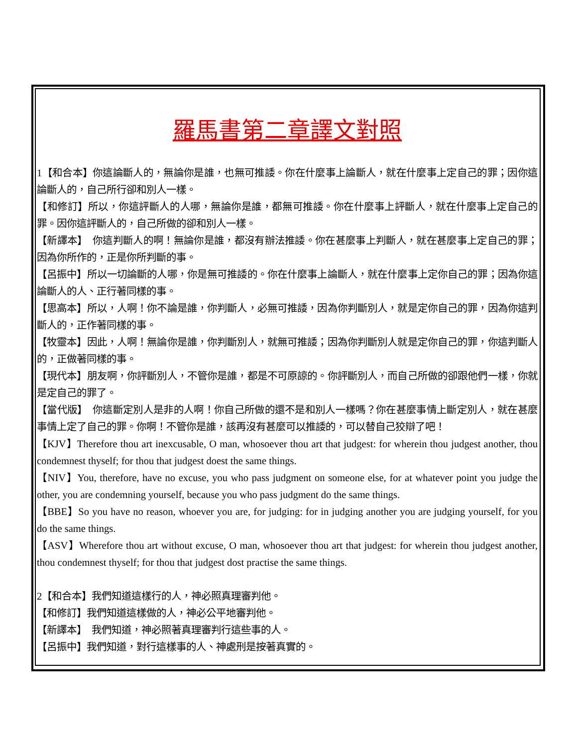羅馬書第二章譯文對照
1【和合本】你這論斷人的，無論你是誰，也無可推諉。你在什麼事上論斷人，就在什麼事上定自己的罪；因你這論斷人的，自己所行卻和別人一樣。
【和修訂】所以，你這評斷人的人哪，無論你是誰，都無可推諉。你在什麼事上評斷人，就在什麼事上定自己的罪。因你這評斷人的，自己所做的卻和別人一樣。
【新譯本】　你這判斷人的啊！無論你是誰，都沒有辦法推諉。你在甚麼事上判斷人，就在甚麼事上定自己的罪；因為你所作的，正是你所判斷的事。
【呂振中】所以一切論斷的人哪，你是無可推諉的。你在什麼事上論斷人，就在什麼事上定你自己的罪；因為你這論斷人的人、正行著同樣的事。
【思高本】所以，人啊！你不論是誰，你判斷人，必無可推諉，因為你判斷別人，就是定你自己的罪，因為你這判斷人的，正作著同樣的事。
【牧靈本】因此，人啊！無論你是誰，你判斷別人，就無可推諉；因為你判斷別人就是定你自己的罪，你這判斷人的，正做著同樣的事。
【現代本】朋友啊，你評斷別人，不管你是誰，都是不可原諒的。你評斷別人，而自己所做的卻跟他們一樣，你就是定自己的罪了。
【當代版】　你這斷定別人是非的人啊！你自己所做的還不是和別人一樣嗎？你在甚麼事情上斷定別人，就在甚麼事情上定了自己的罪。你啊！不管你是誰，該再沒有甚麼可以推諉的，可以替自己狡辯了吧！
【KJV】Therefore thou art inexcusable, O man, whosoever thou art that judgest: for wherein thou judgest another, thou condemnest thyself; for thou that judgest doest the same things.
【NIV】You, therefore, have no excuse, you who pass judgment on someone else, for at whatever point you judge the other, you are condemning yourself, because you who pass judgment do the same things.
【BBE】So you have no reason, whoever you are, for judging: for in judging another you are judging yourself, for you do the same things.
【ASV】Wherefore thou art without excuse, O man, whosoever thou art that judgest: for wherein thou judgest another, thou condemnest thyself; for thou that judgest dost practise the same things.
2【和合本】我們知道這樣行的人，神必照真理審判他。
【和修訂】我們知道這樣做的人，神必公平地審判他。
【新譯本】　我們知道，神必照著真理審判行這些事的人。
【呂振中】我們知道，對行這樣事的人、神處刑是按著真實的。